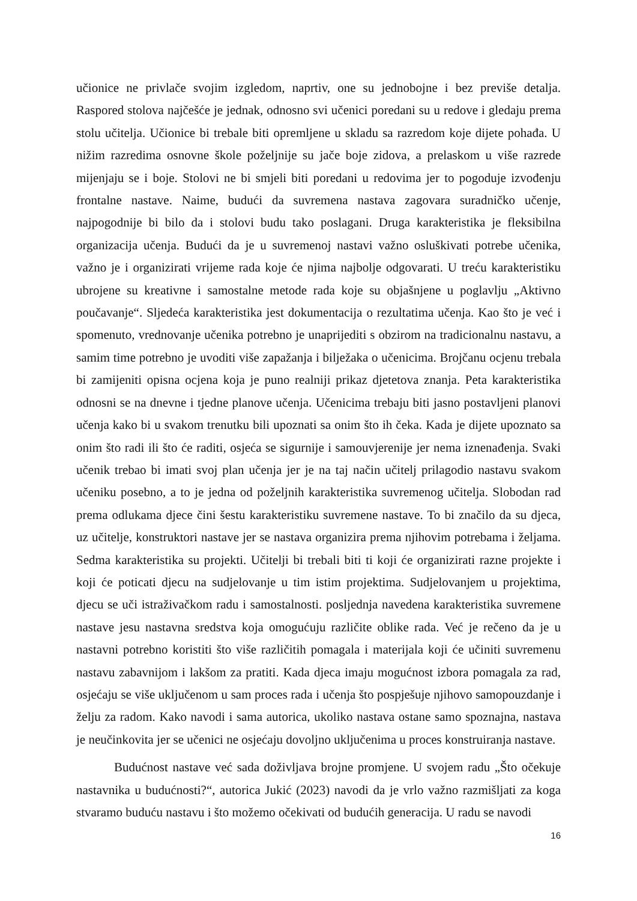učionice ne privlače svojim izgledom, naprtiv, one su jednobojne i bez previše detalja. Raspored stolova najčešće je jednak, odnosno svi učenici poredani su u redove i gledaju prema stolu učitelja. Učionice bi trebale biti opremljene u skladu sa razredom koje dijete pohađa. U nižim razredima osnovne škole poželjnije su jače boje zidova, a prelaskom u više razrede mijenjaju se i boje. Stolovi ne bi smjeli biti poredani u redovima jer to pogoduje izvođenju frontalne nastave. Naime, budući da suvremena nastava zagovara suradničko učenje, najpogodnije bi bilo da i stolovi budu tako poslagani. Druga karakteristika je fleksibilna organizacija učenja. Budući da je u suvremenoj nastavi važno osluškivati potrebe učenika, važno je i organizirati vrijeme rada koje će njima najbolje odgovarati. U treću karakteristiku ubrojene su kreativne i samostalne metode rada koje su objašnjene u poglavlju „Aktivno poučavanje“. Sljedeća karakteristika jest dokumentacija o rezultatima učenja. Kao što je već i spomenuto, vrednovanje učenika potrebno je unaprijediti s obzirom na tradicionalnu nastavu, a samim time potrebno je uvoditi više zapažanja i bilježaka o učenicima. Brojčanu ocjenu trebala bi zamijeniti opisna ocjena koja je puno realniji prikaz djetetova znanja. Peta karakteristika odnosni se na dnevne i tjedne planove učenja. Učenicima trebaju biti jasno postavljeni planovi učenja kako bi u svakom trenutku bili upoznati sa onim što ih čeka. Kada je dijete upoznato sa onim što radi ili što će raditi, osjeća se sigurnije i samouvjerenije jer nema iznenađenja. Svaki učenik trebao bi imati svoj plan učenja jer je na taj način učitelj prilagodio nastavu svakom učeniku posebno, a to je jedna od poželjnih karakteristika suvremenog učitelja. Slobodan rad prema odlukama djece čini šestu karakteristiku suvremene nastave. To bi značilo da su djeca, uz učitelje, konstruktori nastave jer se nastava organizira prema njihovim potrebama i željama. Sedma karakteristika su projekti. Učitelji bi trebali biti ti koji će organizirati razne projekte i koji će poticati djecu na sudjelovanje u tim istim projektima. Sudjelovanjem u projektima, djecu se uči istraživačkom radu i samostalnosti. posljednja navedena karakteristika suvremene nastave jesu nastavna sredstva koja omogućuju različite oblike rada. Već je rečeno da je u nastavni potrebno koristiti što više različitih pomagala i materijala koji će učiniti suvremenu nastavu zabavnijom i lakšom za pratiti. Kada djeca imaju mogućnost izbora pomagala za rad, osjećaju se više uključenom u sam proces rada i učenja što pospješuje njihovo samopouzdanje i želju za radom. Kako navodi i sama autorica, ukoliko nastava ostane samo spoznajna, nastava je neučinkovita jer se učenici ne osjećaju dovoljno uključenima u proces konstruiranja nastave.
Budućnost nastave već sada doživljava brojne promjene. U svojem radu „Što očekuje nastavnika u budućnosti?“, autorica Jukić (2023) navodi da je vrlo važno razmišljati za koga stvaramo buduću nastavu i što možemo očekivati od budućih generacija. U radu se navodi
16